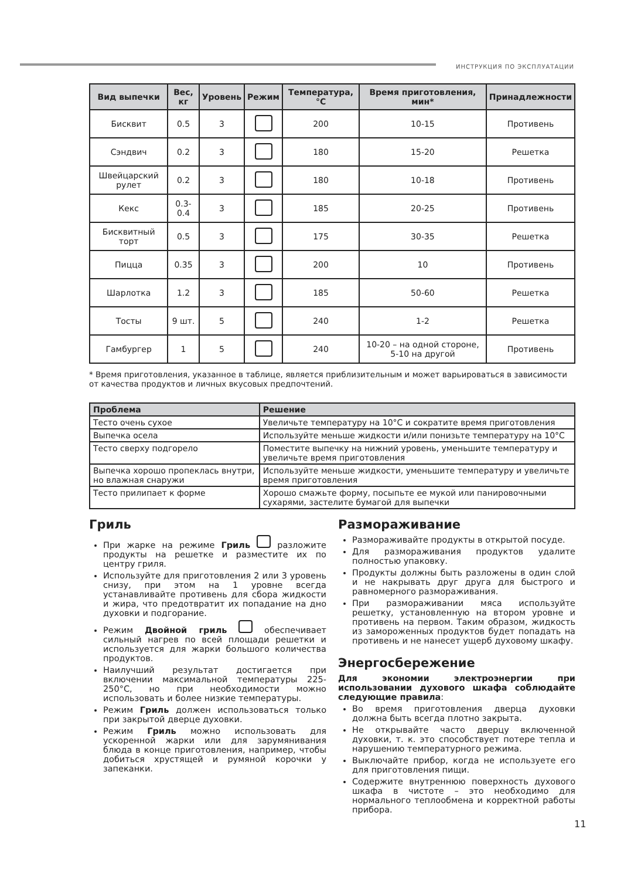ИНСТРУКЦИЯ ПО ЭКСПЛУАТАЦИИ
| Вид выпечки | Вес, кг | Уровень | Режим | Температура, °C | Время приготовления, мин* | Принадлежности |
| --- | --- | --- | --- | --- | --- | --- |
| Бисквит | 0.5 | 3 | | 200 | 10-15 | Противень |
| Сэндвич | 0.2 | 3 | | 180 | 15-20 | Решетка |
| Швейцарский рулет | 0.2 | 3 | | 180 | 10-18 | Противень |
| Кекс | 0.3-0.4 | 3 | | 185 | 20-25 | Противень |
| Бисквитный торт | 0.5 | 3 | | 175 | 30-35 | Решетка |
| Пицца | 0.35 | 3 | | 200 | 10 | Противень |
| Шарлотка | 1.2 | 3 | | 185 | 50-60 | Решетка |
| Тосты | 9 шт. | 5 | | 240 | 1-2 | Решетка |
| Гамбургер | 1 | 5 | | 240 | 10-20 – на одной стороне, 5-10 на другой | Противень |
* Время приготовления, указанное в таблице, является приблизительным и может варьироваться в зависимости от качества продуктов и личных вкусовых предпочтений.
| Проблема | Решение |
| --- | --- |
| Тесто очень сухое | Увеличьте температуру на 10°C и сократите время приготовления |
| Выпечка осела | Используйте меньше жидкости и/или понизьте температуру на 10°C |
| Тесто сверху подгорело | Поместите выпечку на нижний уровень, уменьшите температуру и увеличьте время приготовления |
| Выпечка хорошо пропеклась внутри, но влажная снаружи | Используйте меньше жидкости, уменьшите температуру и увеличьте время приготовления |
| Тесто прилипает к форме | Хорошо смажьте форму, посыпьте ее мукой или панировочными сухарями, застелите бумагой для выпечки |
Гриль
При жарке на режиме Гриль разложите продукты на решетке и разместите их по центру гриля.
Используйте для приготовления 2 или 3 уровень снизу, при этом на 1 уровне всегда устанавливайте противень для сбора жидкости и жира, что предотвратит их попадание на дно духовки и подгорание.
Режим Двойной гриль обеспечивает сильный нагрев по всей площади решетки и используется для жарки большого количества продуктов.
Наилучший результат достигается при включении максимальной температуры 225-250°C, но при необходимости можно использовать и более низкие температуры.
Режим Гриль должен использоваться только при закрытой дверце духовки.
Режим Гриль можно использовать для ускоренной жарки или для зарумянивания блюда в конце приготовления, например, чтобы добиться хрустящей и румяной корочки у запеканки.
Размораживание
Размораживайте продукты в открытой посуде.
Для размораживания продуктов удалите полностью упаковку.
Продукты должны быть разложены в один слой и не накрывать друг друга для быстрого и равномерного размораживания.
При размораживании мяса используйте решетку, установленную на втором уровне и противень на первом. Таким образом, жидкость из замороженных продуктов будет попадать на противень и не нанесет ущерб духовому шкафу.
Энергосбережение
Для экономии электроэнергии при использовании духового шкафа соблюдайте следующие правила:
Во время приготовления дверца духовки должна быть всегда плотно закрыта.
Не открывайте часто дверцу включенной духовки, т. к. это способствует потере тепла и нарушению температурного режима.
Выключайте прибор, когда не используете его для приготовления пищи.
Содержите внутреннюю поверхность духового шкафа в чистоте – это необходимо для нормального теплообмена и корректной работы прибора.
11